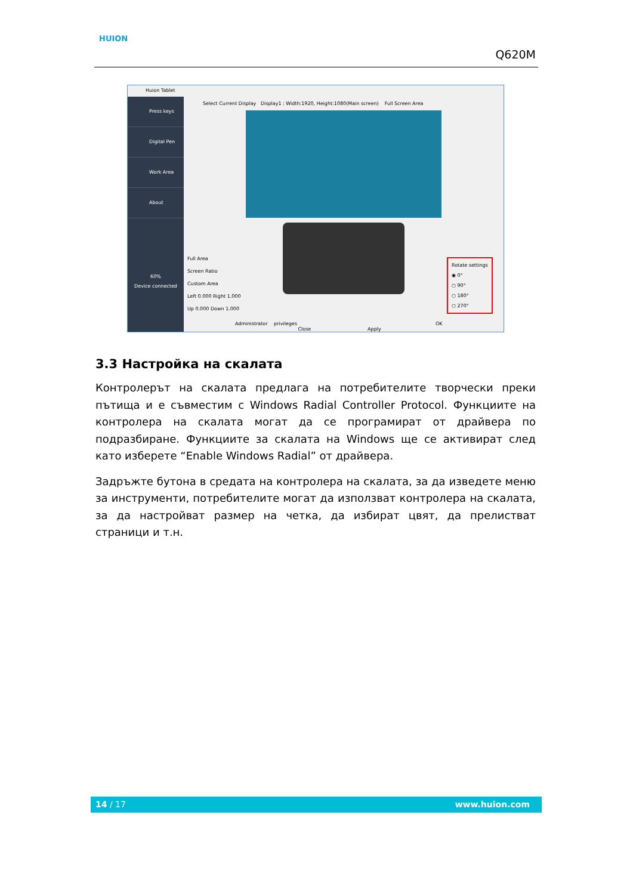HUION
Q620M
Huion Tablet
Press keys
Digital Pen
Work Area
About
60%
Device connected
Select Current Display Display1 : Width:1920, Height:1080(Main screen) Full Screen Area
Full Area
Screen Ratio
Custom Area
Left 0.000 Right 1.000
Up 0.000 Down 1.000
Rotate settings
◉ 0°
○ 90°
○ 180°
○ 270°
Administrator privileges OK Close Apply
3.3 Настройка на скалата
Контролерът на скалата предлага на потребителите творчески преки пътища и е съвместим с Windows Radial Controller Protocol. Функциите на контролера на скалата могат да се програмират от драйвера по подразбиране. Функциите за скалата на Windows ще се активират след като изберете “Enable Windows Radial” от драйвера.
Задръжте бутона в средата на контролера на скалата, за да изведете меню за инструменти, потребителите могат да използват контролера на скалата, за да настройват размер на четка, да избират цвят, да прелистват страници и т.н.
14 / 17 www.huion.com